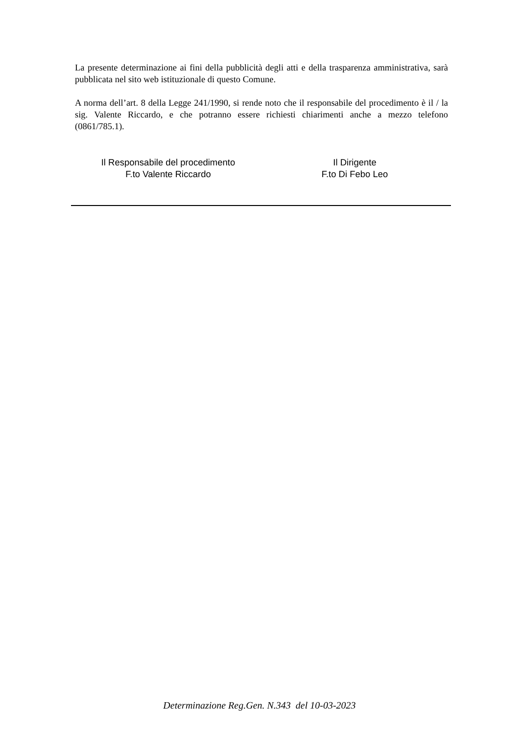La presente determinazione ai fini della pubblicità degli atti e della trasparenza amministrativa, sarà pubblicata nel sito web istituzionale di questo Comune.
A norma dell’art. 8 della Legge 241/1990, si rende noto che il responsabile del procedimento è il / la sig. Valente Riccardo, e che potranno essere richiesti chiarimenti anche a mezzo telefono (0861/785.1).
Il Responsabile del procedimento
F.to Valente Riccardo
Il Dirigente
F.to Di Febo Leo
Determinazione Reg.Gen. N.343 del 10-03-2023